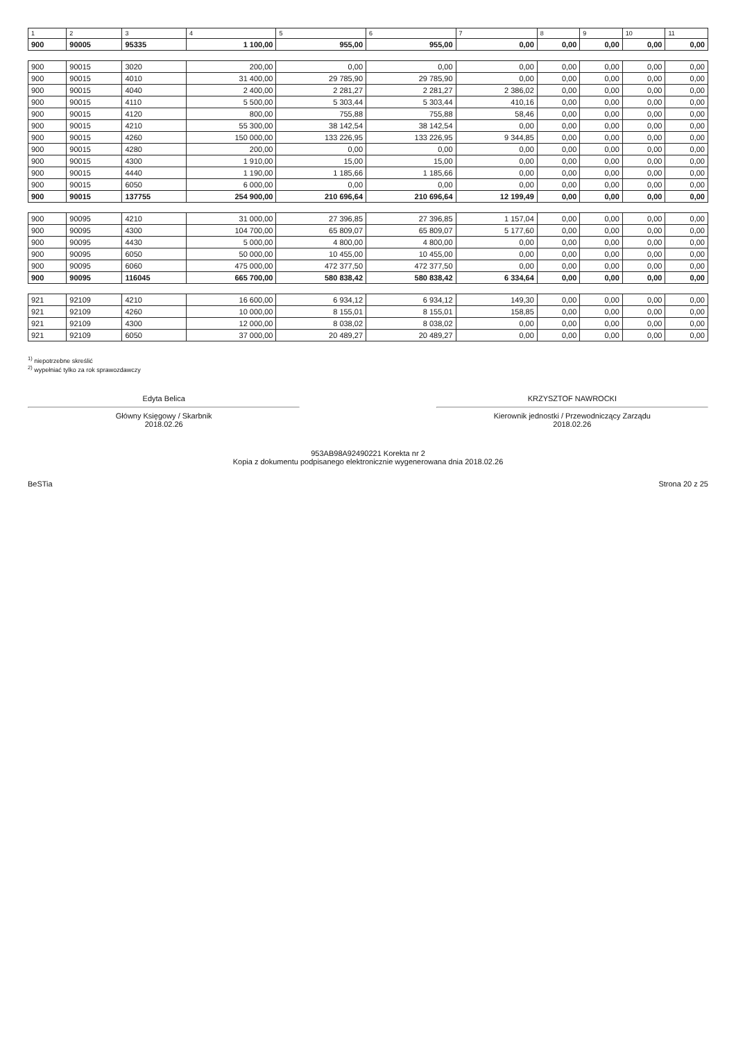| 1 | 2 | 3 | 4 | 5 | 6 | 7 | 8 | 9 | 10 | 11 |
| --- | --- | --- | --- | --- | --- | --- | --- | --- | --- | --- |
| 900 | 90005 | 95335 | 1 100,00 | 955,00 | 955,00 | 0,00 | 0,00 | 0,00 | 0,00 | 0,00 |
| 900 | 90015 | 3020 | 200,00 | 0,00 | 0,00 | 0,00 | 0,00 | 0,00 | 0,00 | 0,00 |
| 900 | 90015 | 4010 | 31 400,00 | 29 785,90 | 29 785,90 | 0,00 | 0,00 | 0,00 | 0,00 | 0,00 |
| 900 | 90015 | 4040 | 2 400,00 | 2 281,27 | 2 281,27 | 2 386,02 | 0,00 | 0,00 | 0,00 | 0,00 |
| 900 | 90015 | 4110 | 5 500,00 | 5 303,44 | 5 303,44 | 410,16 | 0,00 | 0,00 | 0,00 | 0,00 |
| 900 | 90015 | 4120 | 800,00 | 755,88 | 755,88 | 58,46 | 0,00 | 0,00 | 0,00 | 0,00 |
| 900 | 90015 | 4210 | 55 300,00 | 38 142,54 | 38 142,54 | 0,00 | 0,00 | 0,00 | 0,00 | 0,00 |
| 900 | 90015 | 4260 | 150 000,00 | 133 226,95 | 133 226,95 | 9 344,85 | 0,00 | 0,00 | 0,00 | 0,00 |
| 900 | 90015 | 4280 | 200,00 | 0,00 | 0,00 | 0,00 | 0,00 | 0,00 | 0,00 | 0,00 |
| 900 | 90015 | 4300 | 1 910,00 | 15,00 | 15,00 | 0,00 | 0,00 | 0,00 | 0,00 | 0,00 |
| 900 | 90015 | 4440 | 1 190,00 | 1 185,66 | 1 185,66 | 0,00 | 0,00 | 0,00 | 0,00 | 0,00 |
| 900 | 90015 | 6050 | 6 000,00 | 0,00 | 0,00 | 0,00 | 0,00 | 0,00 | 0,00 | 0,00 |
| 900 | 90015 | 137755 | 254 900,00 | 210 696,64 | 210 696,64 | 12 199,49 | 0,00 | 0,00 | 0,00 | 0,00 |
| 900 | 90095 | 4210 | 31 000,00 | 27 396,85 | 27 396,85 | 1 157,04 | 0,00 | 0,00 | 0,00 | 0,00 |
| 900 | 90095 | 4300 | 104 700,00 | 65 809,07 | 65 809,07 | 5 177,60 | 0,00 | 0,00 | 0,00 | 0,00 |
| 900 | 90095 | 4430 | 5 000,00 | 4 800,00 | 4 800,00 | 0,00 | 0,00 | 0,00 | 0,00 | 0,00 |
| 900 | 90095 | 6050 | 50 000,00 | 10 455,00 | 10 455,00 | 0,00 | 0,00 | 0,00 | 0,00 | 0,00 |
| 900 | 90095 | 6060 | 475 000,00 | 472 377,50 | 472 377,50 | 0,00 | 0,00 | 0,00 | 0,00 | 0,00 |
| 900 | 90095 | 116045 | 665 700,00 | 580 838,42 | 580 838,42 | 6 334,64 | 0,00 | 0,00 | 0,00 | 0,00 |
| 921 | 92109 | 4210 | 16 600,00 | 6 934,12 | 6 934,12 | 149,30 | 0,00 | 0,00 | 0,00 | 0,00 |
| 921 | 92109 | 4260 | 10 000,00 | 8 155,01 | 8 155,01 | 158,85 | 0,00 | 0,00 | 0,00 | 0,00 |
| 921 | 92109 | 4300 | 12 000,00 | 8 038,02 | 8 038,02 | 0,00 | 0,00 | 0,00 | 0,00 | 0,00 |
| 921 | 92109 | 6050 | 37 000,00 | 20 489,27 | 20 489,27 | 0,00 | 0,00 | 0,00 | 0,00 | 0,00 |
<sup>1)</sup> niepotrzebne skreślić
<sup>2)</sup> wypełniać tylko za rok sprawozdawczy
Edyta Belica
Główny Księgowy / Skarbnik
2018.02.26
KRZYSZTOF NAWROCKI
Kierownik jednostki / Przewodniczący Zarządu
2018.02.26
953AB98A92490221 Korekta nr 2
Kopia z dokumentu podpisanego elektronicznie wygenerowana dnia 2018.02.26
BeSTia Strona 20 z 25